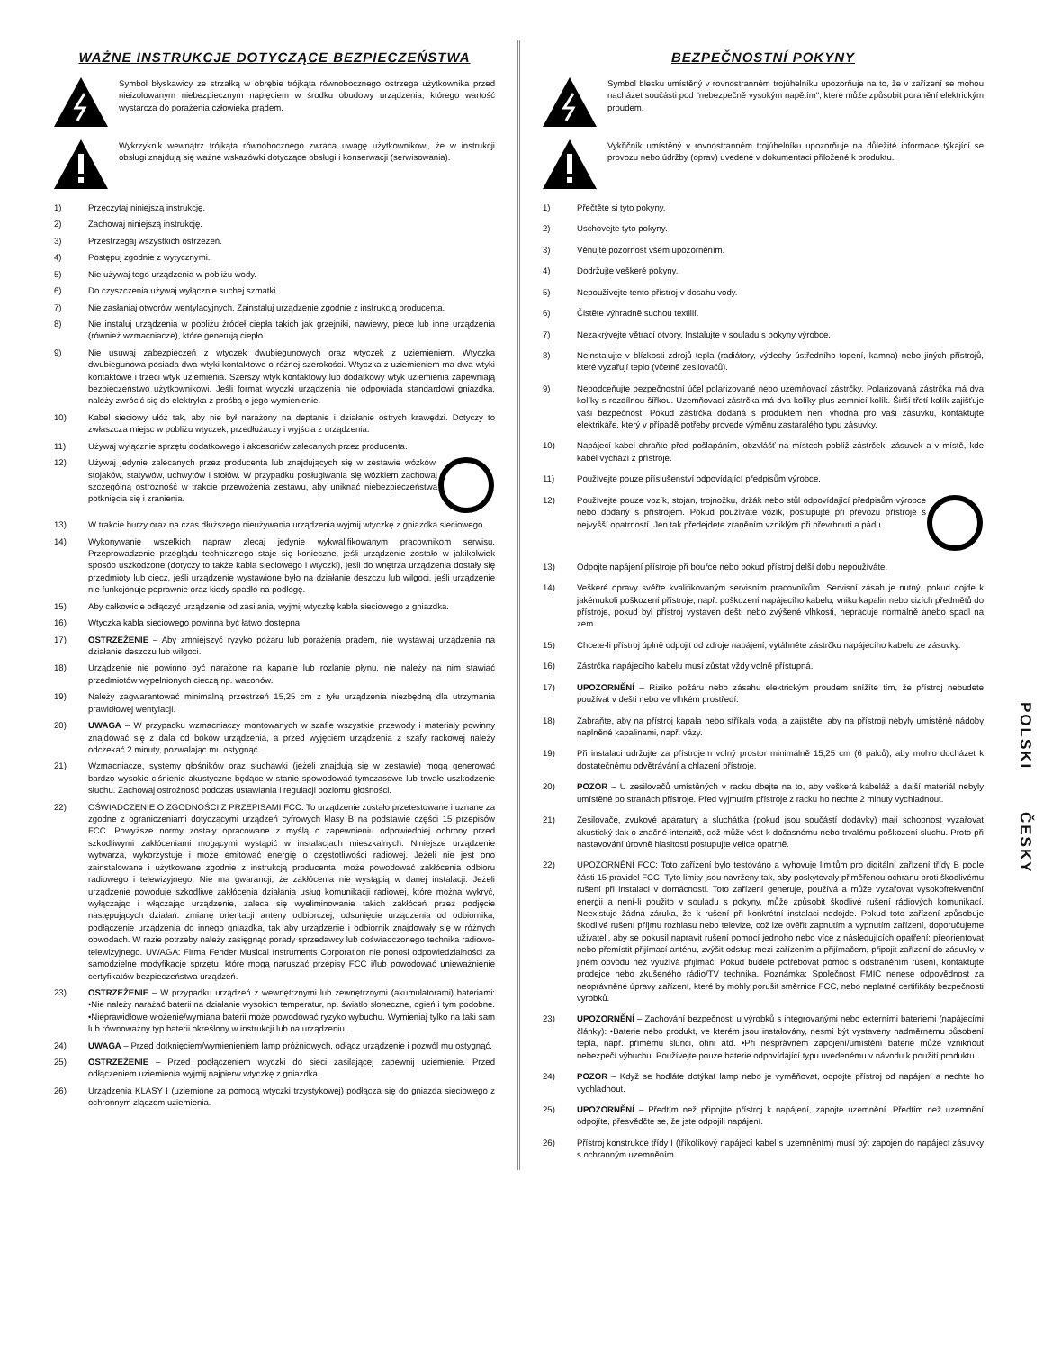WAŻNE INSTRUKCJE DOTYCZĄCE BEZPIECZEŃSTWA
Symbol błyskawicy ze strzałką w obrębie trójkąta równobocznego ostrzega użytkownika przed nieizolowanym niebezpiecznym napięciem w środku obudowy urządzenia, którego wartość wystarcza do porażenia człowieka prądem.
Wykrzyknik wewnątrz trójkąta równobocznego zwraca uwagę użytkownikowi, że w instrukcji obsługi znajdują się ważne wskazówki dotyczące obsługi i konserwacji (serwisowania).
1) Przeczytaj niniejszą instrukcję.
2) Zachowaj niniejszą instrukcję.
3) Przestrzegaj wszystkich ostrzeżeń.
4) Postępuj zgodnie z wytycznymi.
5) Nie używaj tego urządzenia w pobliżu wody.
6) Do czyszczenia używaj wyłącznie suchej szmatki.
7) Nie zasłaniaj otworów wentylacyjnych. Zainstaluj urządzenie zgodnie z instrukcją producenta.
8) Nie instaluj urządzenia w pobliżu źródeł ciepła takich jak grzejniki, nawiewy, piece lub inne urządzenia (również wzmacniacze), które generują ciepło.
9) Nie usuwaj zabezpieczeń z wtyczek dwubiegunowych oraz wtyczek z uziemieniem. Wtyczka dwubiegunowa posiada dwa wtyki kontaktowe o różnej szerokości. Wtyczka z uziemieniem ma dwa wtyki kontaktowe i trzeci wtyk uziemienia. Szerszy wtyk kontaktowy lub dodatkowy wtyk uziemienia zapewniają bezpieczeństwo użytkownikowi. Jeśli format wtyczki urządzenia nie odpowiada standardowi gniazdka, należy zwrócić się do elektryka z prośbą o jego wymienienie.
10) Kabel sieciowy ułóż tak, aby nie był narażony na deptanie i działanie ostrych krawędzi. Dotyczy to zwłaszcza miejsc w pobliżu wtyczek, przedłużaczy i wyjścia z urządzenia.
11) Używaj wyłącznie sprzętu dodatkowego i akcesoriów zalecanych przez producenta.
12) Używaj jedynie zalecanych przez producenta lub znajdujących się w zestawie wózków, stojaków, statywów, uchwytów i stołów. W przypadku posługiwania się wózkiem zachowaj szczególną ostrożność w trakcie przewożenia zestawu, aby uniknąć niebezpieczeństwa potknięcia się i zranienia.
13) W trakcie burzy oraz na czas dłuższego nieużywania urządzenia wyjmij wtyczkę z gniazdka sieciowego.
14) Wykonywanie wszelkich napraw zlecaj jedynie wykwalifikowanym pracownikom serwisu. Przeprowadzenie przeglądu technicznego staje się konieczne, jeśli urządzenie zostało w jakikolwiek sposób uszkodzone (dotyczy to także kabla sieciowego i wtyczki), jeśli do wnętrza urządzenia dostały się przedmioty lub ciecz, jeśli urządzenie wystawione było na działanie deszczu lub wilgoci, jeśli urządzenie nie funkcjonuje poprawnie oraz kiedy spadło na podłogę.
15) Aby całkowicie odłączyć urządzenie od zasilania, wyjmij wtyczkę kabla sieciowego z gniazdka.
16) Wtyczka kabla sieciowego powinna być łatwo dostępna.
17) OSTRZEŻENIE – Aby zmniejszyć ryzyko pożaru lub porażenia prądem, nie wystawiaj urządzenia na działanie deszczu lub wilgoci.
18) Urządzenie nie powinno być narażone na kapanie lub rozlanie płynu, nie należy na nim stawiać przedmiotów wypełnionych cieczą np. wazonów.
19) Należy zagwarantować minimalną przestrzeń 15,25 cm z tyłu urządzenia niezbędną dla utrzymania prawidłowej wentylacji.
20) UWAGA – W przypadku wzmacniaczy montowanych w szafie wszystkie przewody i materiały powinny znajdować się z dala od boków urządzenia, a przed wyjęciem urządzenia z szafy rackowej należy odczekać 2 minuty, pozwalając mu ostygnąć.
21) Wzmacniacze, systemy głośników oraz słuchawki (jeżeli znajdują się w zestawie) mogą generować bardzo wysokie ciśnienie akustyczne będące w stanie spowodować tymczasowe lub trwałe uszkodzenie słuchu. Zachowaj ostrożność podczas ustawiania i regulacji poziomu głośności.
22) OŚWIADCZENIE O ZGODNOŚCI Z PRZEPISAMI FCC: To urządzenie zostało przetestowane i uznane za zgodne z ograniczeniami dotyczącymi urządzeń cyfrowych klasy B na podstawie części 15 przepisów FCC. Powyższe normy zostały opracowane z myślą o zapewnieniu odpowiedniej ochrony przed szkodliwymi zakłóceniami mogącymi wystąpić w instalacjach mieszkalnych. Niniejsze urządzenie wytwarza, wykorzystuje i może emitować energię o częstotliwości radiowej. Jeżeli nie jest ono zainstalowane i użytkowane zgodnie z instrukcją producenta, może powodować zakłócenia odbioru radiowego i telewizyjnego. Nie ma gwarancji, że zakłócenia nie wystąpią w danej instalacji. Jeżeli urządzenie powoduje szkodliwe zakłócenia działania usług komunikacji radiowej, które można wykryć, wyłączając i włączając urządzenie, zaleca się wyeliminowanie takich zakłóceń przez podjęcie następujących działań: zmianę orientacji anteny odbiorczej; odsunięcie urządzenia od odbiornika; podłączenie urządzenia do innego gniazdka, tak aby urządzenie i odbiornik znajdowały się w różnych obwodach. W razie potrzeby należy zasięgnąć porady sprzedawcy lub doświadczonego technika radiowo-telewizyjnego. UWAGA: Firma Fender Musical Instruments Corporation nie ponosi odpowiedzialności za samodzielne modyfikacje sprzętu, które mogą naruszać przepisy FCC i/lub powodować unieważnienie certyfikatów bezpieczeństwa urządzeń.
23) OSTRZEŻENIE – W przypadku urządzeń z wewnętrznymi lub zewnętrznymi (akumulatorami) bateriami: •Nie należy narażać baterii na działanie wysokich temperatur, np. światło słoneczne, ogień i tym podobne. •Nieprawidłowe włożenie/wymiana baterii może powodować ryzyko wybuchu. Wymieniaj tylko na taki sam lub równoważny typ baterii określony w instrukcji lub na urządzeniu.
24) UWAGA – Przed dotknięciem/wymienieniem lamp próżniowych, odłącz urządzenie i pozwól mu ostygnąć.
25) OSTRZEŻENIE – Przed podłączeniem wtyczki do sieci zasilającej zapewnij uziemienie. Przed odłączeniem uziemienia wyjmij najpierw wtyczkę z gniazdka.
26) Urządzenia KLASY I (uziemione za pomocą wtyczki trzystykowej) podłącza się do gniazda sieciowego z ochronnym złączem uziemienia.
BEZPEČNOSTNÍ POKYNY
Symbol blesku umístěný v rovnostranném trojúhelníku upozorňuje na to, že v zařízení se mohou nacházet součásti pod "nebezpečně vysokým napětím", které může způsobit poranění elektrickým proudem.
Vykřičník umístěný v rovnostranném trojúhelníku upozorňuje na důležité informace týkající se provozu nebo údržby (oprav) uvedené v dokumentaci přiložené k produktu.
1) Přečtěte si tyto pokyny.
2) Uschovejte tyto pokyny.
3) Věnujte pozornost všem upozorněním.
4) Dodržujte veškeré pokyny.
5) Nepoužívejte tento přístroj v dosahu vody.
6) Čistěte výhradně suchou textilií.
7) Nezakrývejte větrací otvory. Instalujte v souladu s pokyny výrobce.
8) Neinstalujte v blízkosti zdrojů tepla (radiátory, výdechy ústředního topení, kamna) nebo jiných přístrojů, které vyzařují teplo (včetně zesilovačů).
9) Nepodceňujte bezpečnostní účel polarizované nebo uzemňovací zástrčky. Polarizovaná zástrčka má dva kolíky s rozdílnou šířkou. Uzemňovací zástrčka má dva kolíky plus zemnicí kolík. Širší třetí kolík zajišťuje vaši bezpečnost. Pokud zástrčka dodaná s produktem není vhodná pro vaši zásuvku, kontaktujte elektrikáře, který v případě potřeby provede výměnu zastaralého typu zásuvky.
10) Napájecí kabel chraňte před pošlapáním, obzvlášť na místech poblíž zástrček, zásuvek a v místě, kde kabel vychází z přístroje.
11) Používejte pouze příslušenství odpovídající předpisům výrobce.
12) Používejte pouze vozík, stojan, trojnožku, držák nebo stůl odpovídající předpisům výrobce nebo dodaný s přístrojem. Pokud používáte vozík, postupujte při převozu přístroje s nejvyšší opatrností. Jen tak předejdete zraněním vzniklým při převrhnutí a pádu.
13) Odpojte napájení přístroje při bouřce nebo pokud přístroj delší dobu nepoužíváte.
14) Veškeré opravy svěřte kvalifikovaným servisním pracovníkům. Servisní zásah je nutný, pokud dojde k jakémukoli poškození přístroje, např. poškození napájecího kabelu, vniku kapalin nebo cizích předmětů do přístroje, pokud byl přístroj vystaven dešti nebo zvýšené vlhkosti, nepracuje normálně anebo spadl na zem.
15) Chcete-li přístroj úplně odpojit od zdroje napájení, vytáhněte zástrčku napájecího kabelu ze zásuvky.
16) Zástrčka napájecího kabelu musí zůstat vždy volně přístupná.
17) UPOZORNĚNÍ – Riziko požáru nebo zásahu elektrickým proudem snížíte tím, že přístroj nebudete používat v dešti nebo ve vlhkém prostředí.
18) Zabraňte, aby na přístroj kapala nebo stříkala voda, a zajistěte, aby na přístroji nebyly umístěné nádoby naplněné kapalinami, např. vázy.
19) Při instalaci udržujte za přístrojem volný prostor minimálně 15,25 cm (6 palců), aby mohlo docházet k dostatečnému odvětrávání a chlazení přístroje.
20) POZOR – U zesilovačů umístěných v racku dbejte na to, aby veškerá kabeláž a další materiál nebyly umístěné po stranách přístroje. Před vyjmutím přístroje z racku ho nechte 2 minuty vychladnout.
21) Zesilovače, zvukové aparatury a sluchátka (pokud jsou součástí dodávky) mají schopnost vyzařovat akustický tlak o značné intenzitě, což může vést k dočasnému nebo trvalému poškození sluchu. Proto při nastavování úrovně hlasitosti postupujte velice opatrně.
22) UPOZORNĚNÍ FCC: Toto zařízení bylo testováno a vyhovuje limitům pro digitální zařízení třídy B podle části 15 pravidel FCC. Tyto limity jsou navrženy tak, aby poskytovaly přiměřenou ochranu proti škodlivému rušení při instalaci v domácnosti. Toto zařízení generuje, používá a může vyzařovat vysokofrekvenční energii a není-li použito v souladu s pokyny, může způsobit škodlivé rušení rádiových komunikací. Neexistuje žádná záruka, že k rušení při konkrétní instalaci nedojde. Pokud toto zařízení způsobuje škodlivé rušení příjmu rozhlasu nebo televize, což lze ověřit zapnutím a vypnutím zařízení, doporučujeme uživateli, aby se pokusil napravit rušení pomocí jednoho nebo více z následujících opatření: přeorientovat nebo přemístit přijímací anténu, zvýšit odstup mezi zařízením a přijímačem, připojit zařízení do zásuvky v jiném obvodu než využívá přijímač. Pokud budete potřebovat pomoc s odstraněním rušení, kontaktujte prodejce nebo zkušeného rádio/TV technika. Poznámka: Společnost FMIC nenese odpovědnost za neoprávněné úpravy zařízení, které by mohly porušit směrnice FCC, nebo neplatné certifikáty bezpečnosti výrobků.
23) UPOZORNĚNÍ – Zachování bezpečnosti u výrobků s integrovanými nebo externími bateriemi (napájecími články): •Baterie nebo produkt, ve kterém jsou instalovány, nesmí být vystaveny nadměrnému působení tepla, např. přímému slunci, ohni atd. •Při nesprávném zapojení/umístění baterie může vzniknout nebezpečí výbuchu. Používejte pouze baterie odpovídající typu uvedenému v návodu k použití produktu.
24) POZOR – Když se hodláte dotýkat lamp nebo je vyměňovat, odpojte přístroj od napájení a nechte ho vychladnout.
25) UPOZORNĚNÍ – Předtím než připojíte přístroj k napájení, zapojte uzemnění. Předtím než uzemnění odpojíte, přesvědčte se, že jste odpojili napájení.
26) Přístroj konstrukce třídy I (tříkolíkový napájecí kabel s uzemněním) musí být zapojen do napájecí zásuvky s ochranným uzemněním.
POLSKI ČESKY